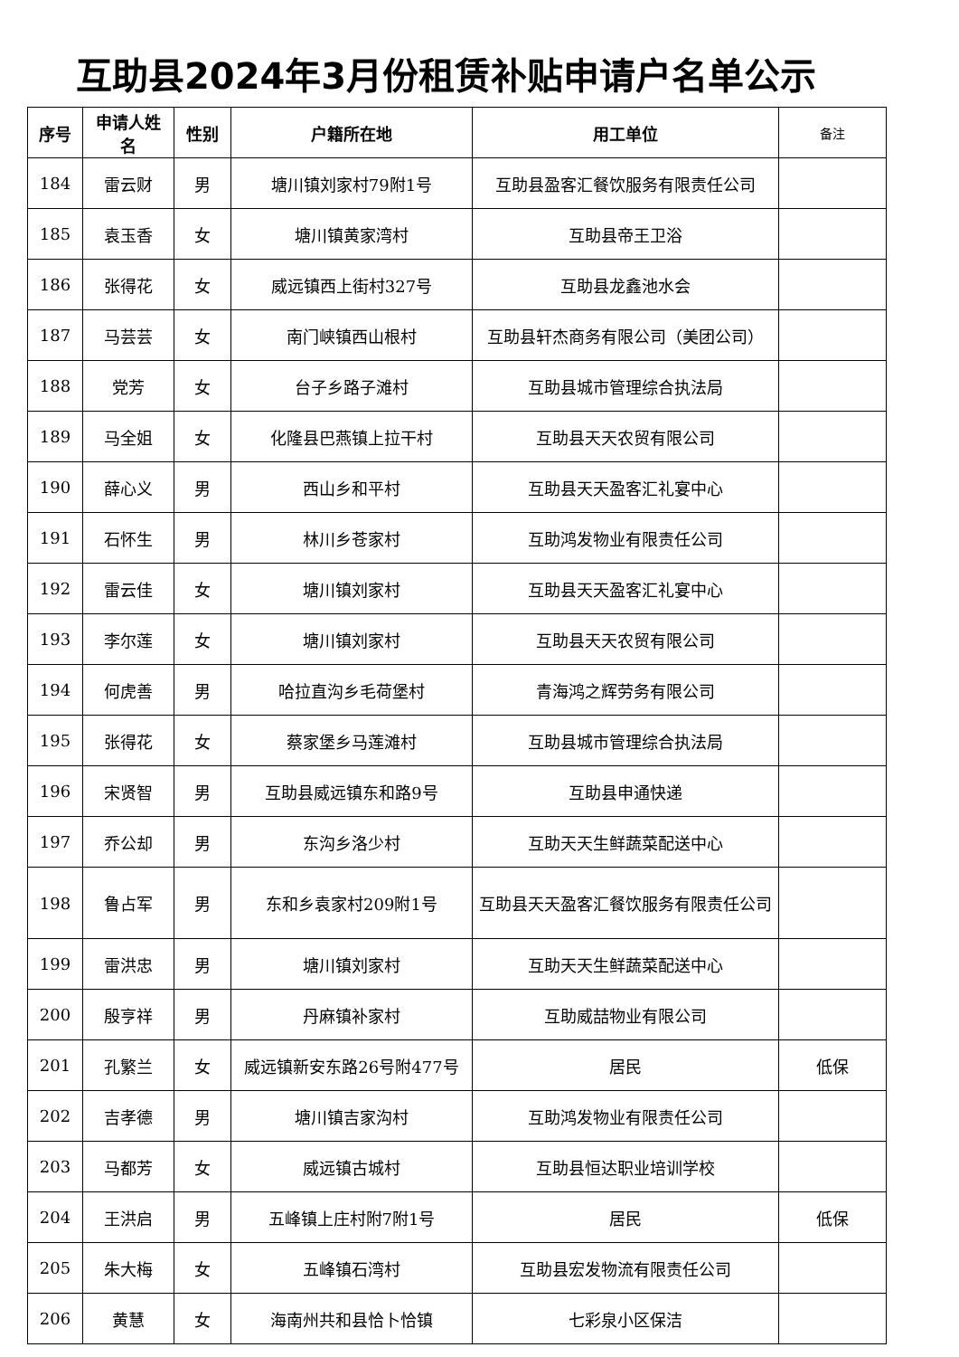互助县2024年3月份租赁补贴申请户名单公示
| 序号 | 申请人姓名 | 性别 | 户籍所在地 | 用工单位 | 备注 |
| --- | --- | --- | --- | --- | --- |
| 184 | 雷云财 | 男 | 塘川镇刘家村79附1号 | 互助县盈客汇餐饮服务有限责任公司 | |
| 185 | 袁玉香 | 女 | 塘川镇黄家湾村 | 互助县帝王卫浴 | |
| 186 | 张得花 | 女 | 威远镇西上街村327号 | 互助县龙鑫池水会 | |
| 187 | 马芸芸 | 女 | 南门峡镇西山根村 | 互助县轩杰商务有限公司（美团公司） | |
| 188 | 党芳 | 女 | 台子乡路子滩村 | 互助县城市管理综合执法局 | |
| 189 | 马全姐 | 女 | 化隆县巴燕镇上拉干村 | 互助县天天农贸有限公司 | |
| 190 | 薛心义 | 男 | 西山乡和平村 | 互助县天天盈客汇礼宴中心 | |
| 191 | 石怀生 | 男 | 林川乡苍家村 | 互助鸿发物业有限责任公司 | |
| 192 | 雷云佳 | 女 | 塘川镇刘家村 | 互助县天天盈客汇礼宴中心 | |
| 193 | 李尔莲 | 女 | 塘川镇刘家村 | 互助县天天农贸有限公司 | |
| 194 | 何虎善 | 男 | 哈拉直沟乡毛荷堡村 | 青海鸿之辉劳务有限公司 | |
| 195 | 张得花 | 女 | 蔡家堡乡马莲滩村 | 互助县城市管理综合执法局 | |
| 196 | 宋贤智 | 男 | 互助县威远镇东和路9号 | 互助县申通快递 | |
| 197 | 乔公却 | 男 | 东沟乡洛少村 | 互助天天生鲜蔬菜配送中心 | |
| 198 | 鲁占军 | 男 | 东和乡袁家村209附1号 | 互助县天天盈客汇餐饮服务有限责任公司 | |
| 199 | 雷洪忠 | 男 | 塘川镇刘家村 | 互助天天生鲜蔬菜配送中心 | |
| 200 | 殷亨祥 | 男 | 丹麻镇补家村 | 互助威喆物业有限公司 | |
| 201 | 孔繁兰 | 女 | 威远镇新安东路26号附477号 | 居民 | 低保 |
| 202 | 吉孝德 | 男 | 塘川镇吉家沟村 | 互助鸿发物业有限责任公司 | |
| 203 | 马都芳 | 女 | 威远镇古城村 | 互助县恒达职业培训学校 | |
| 204 | 王洪启 | 男 | 五峰镇上庄村附7附1号 | 居民 | 低保 |
| 205 | 朱大梅 | 女 | 五峰镇石湾村 | 互助县宏发物流有限责任公司 | |
| 206 | 黄慧 | 女 | 海南州共和县恰卜恰镇 | 七彩泉小区保洁 | |